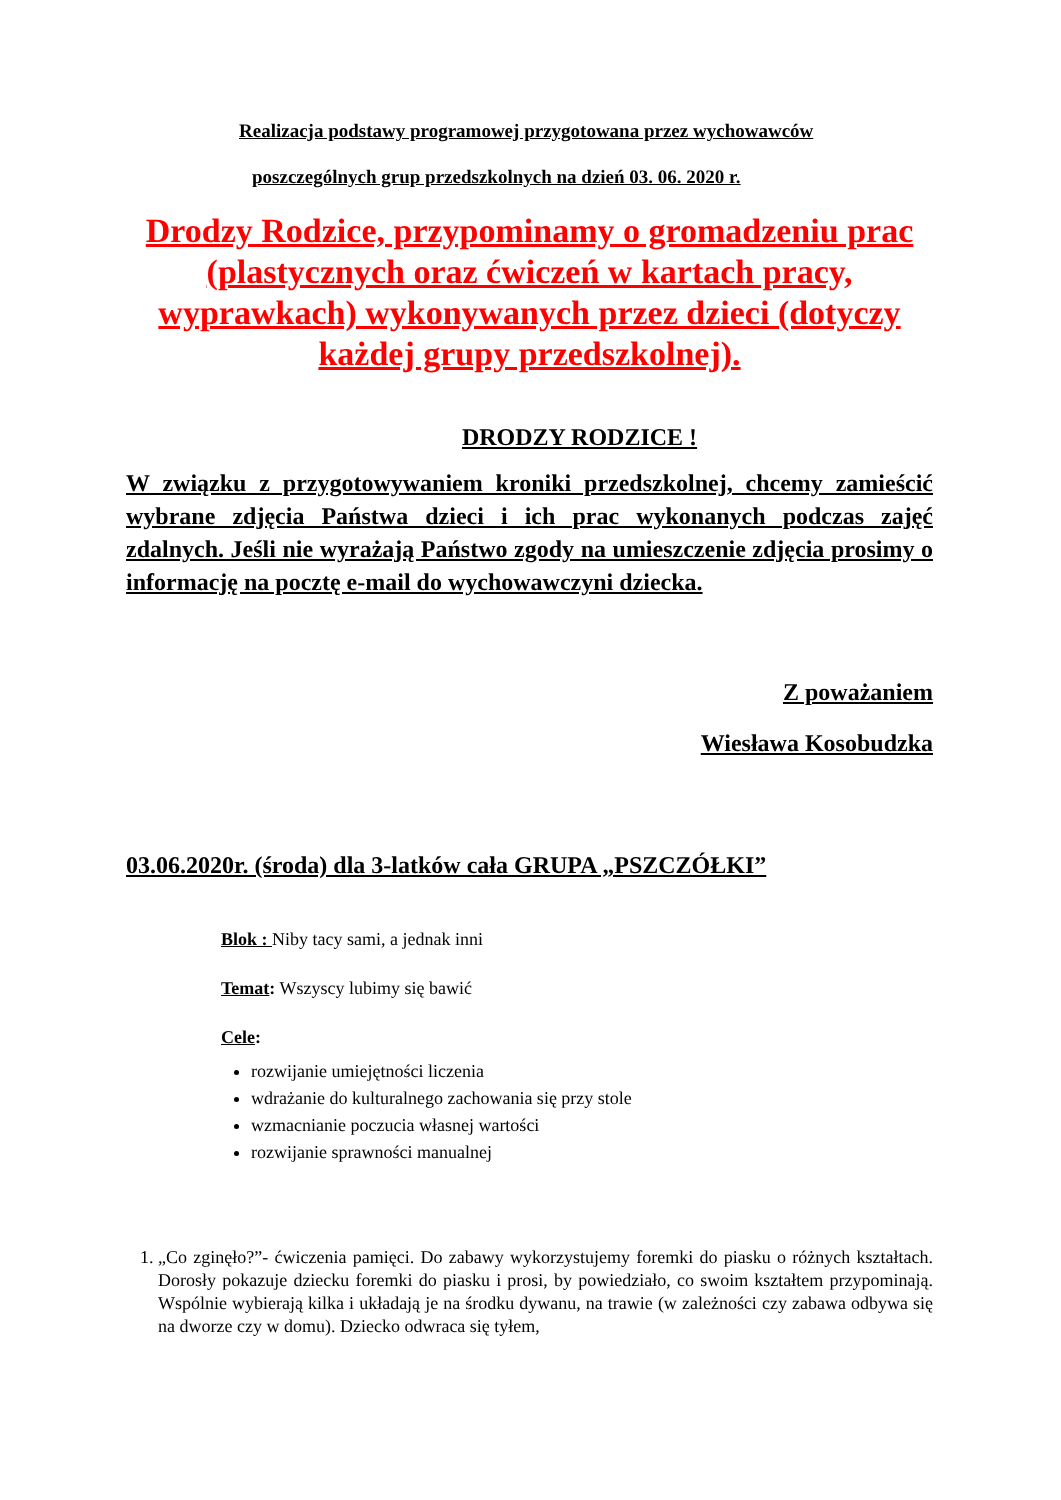Realizacja podstawy programowej przygotowana przez wychowawców
poszczególnych grup przedszkolnych na dzień 03. 06. 2020 r.
Drodzy Rodzice, przypominamy o gromadzeniu prac (plastycznych oraz ćwiczeń w kartach pracy, wyprawkach) wykonywanych przez dzieci (dotyczy każdej grupy przedszkolnej).
DRODZY RODZICE !
W związku z przygotowywaniem kroniki przedszkolnej, chcemy zamieścić wybrane zdjęcia Państwa dzieci i ich prac wykonanych podczas zajęć zdalnych. Jeśli nie wyrażają Państwo zgody na umieszczenie zdjęcia prosimy o informację na pocztę e-mail do wychowawczyni dziecka.
Z poważaniem
Wiesława Kosobudzka
03.06.2020r. (środa) dla 3-latków cała GRUPA „PSZCZÓŁKI”
Blok : Niby tacy sami, a jednak inni
Temat: Wszyscy lubimy się bawić
Cele:
rozwijanie umiejętności liczenia
wdrażanie do kulturalnego zachowania się przy stole
wzmacnianie poczucia własnej wartości
rozwijanie sprawności manualnej
1. „Co zginęło?”- ćwiczenia pamięci. Do zabawy wykorzystujemy foremki do piasku o różnych kształtach. Dorosły pokazuje dziecku foremki do piasku i prosi, by powiedziało, co swoim kształtem przypominają. Wspólnie wybierają kilka i układają je na środku dywanu, na trawie (w zależności czy zabawa odbywa się na dworze czy w domu). Dziecko odwraca się tyłem,